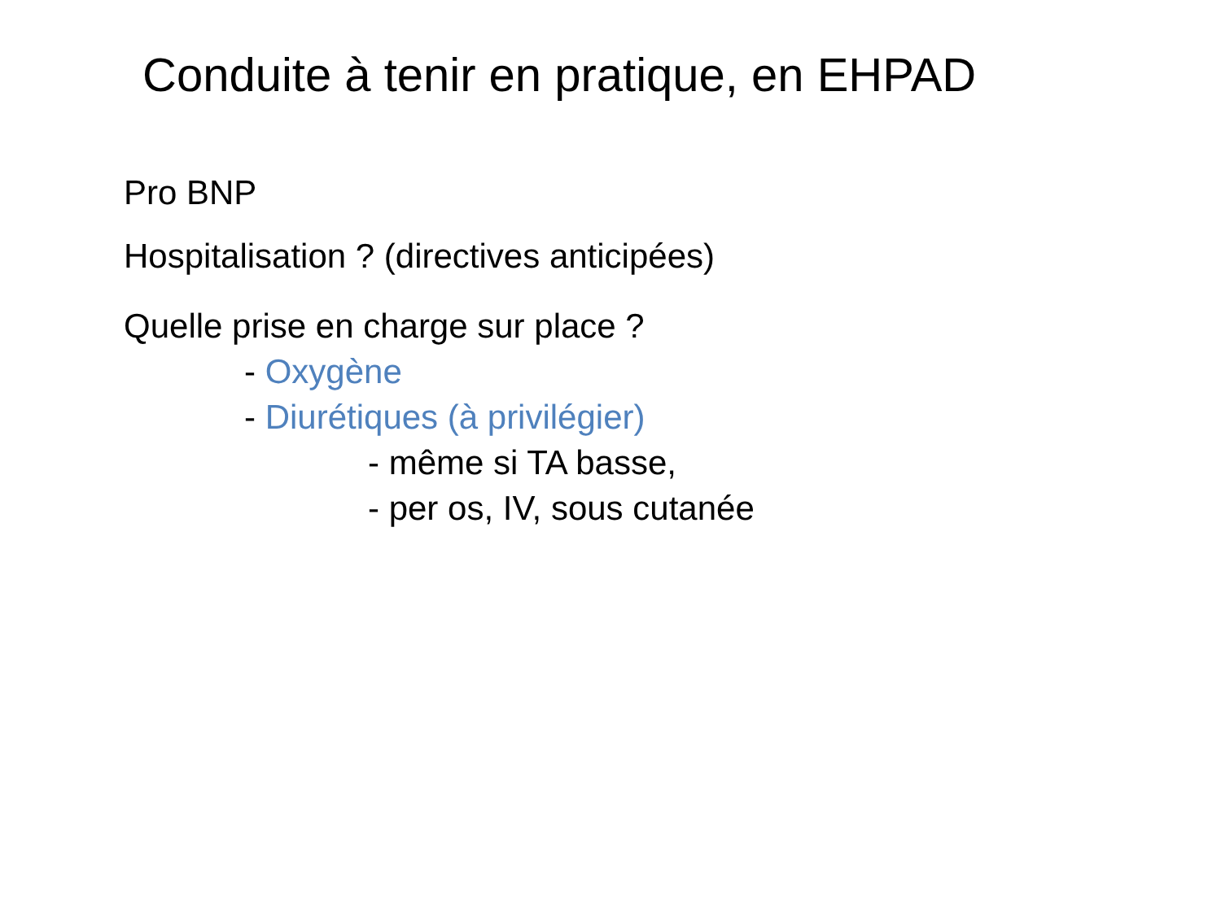Conduite à tenir en pratique, en EHPAD
Pro BNP
Hospitalisation ? (directives anticipées)
Quelle prise en charge sur place ?
- Oxygène
- Diurétiques (à privilégier)
- même si TA basse,
- per os, IV, sous cutanée